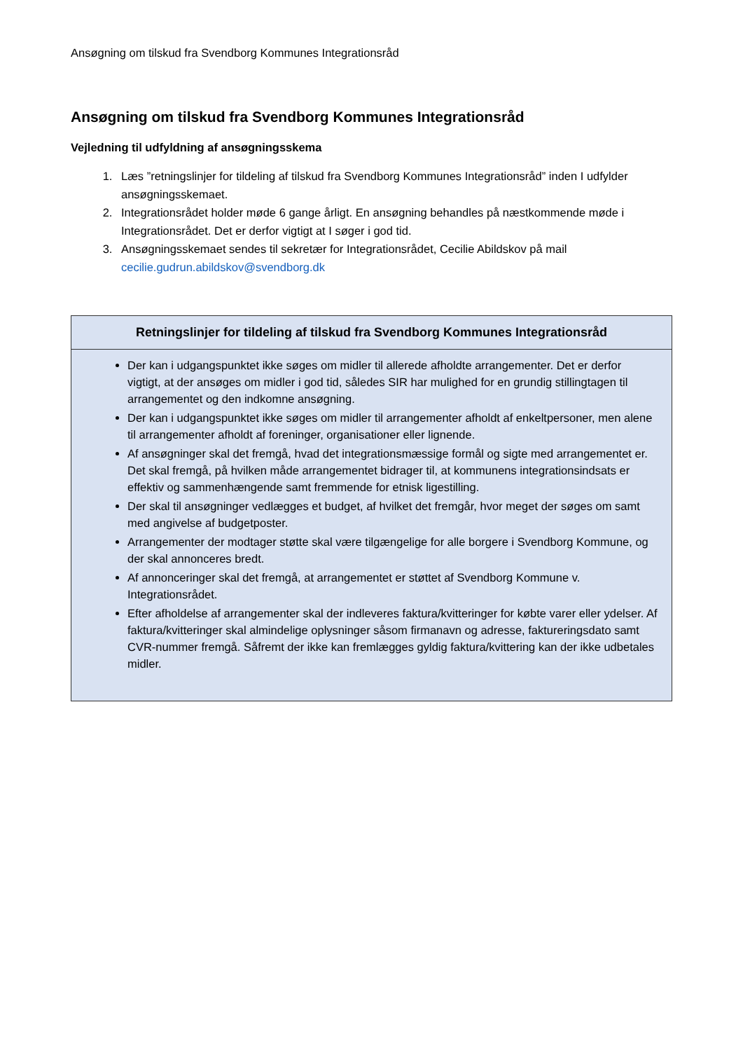Ansøgning om tilskud fra Svendborg Kommunes Integrationsråd
Ansøgning om tilskud fra Svendborg Kommunes Integrationsråd
Vejledning til udfyldning af ansøgningsskema
1. Læs ”retningslinjer for tildeling af tilskud fra Svendborg Kommunes Integrationsråd” inden I udfylder ansøgningsskemaet.
2. Integrationsrådet holder møde 6 gange årligt. En ansøgning behandles på næstkommende møde i Integrationsrådet. Det er derfor vigtigt at I søger i god tid.
3. Ansøgningsskemaet sendes til sekretær for Integrationsrådet, Cecilie Abildskov på mail cecilie.gudrun.abildskov@svendborg.dk
| Retningslinjer for tildeling af tilskud fra Svendborg Kommunes Integrationsråd |
| --- |
| Der kan i udgangspunktet ikke søges om midler til allerede afholdte arrangementer. Det er derfor vigtigt, at der ansøges om midler i god tid, således SIR har mulighed for en grundig stillingtagen til arrangementet og den indkomne ansøgning. Der kan i udgangspunktet ikke søges om midler til arrangementer afholdt af enkeltpersoner, men alene til arrangementer afholdt af foreninger, organisationer eller lignende. Af ansøgninger skal det fremgå, hvad det integrationsmæssige formål og sigte med arrangementet er. Det skal fremgå, på hvilken måde arrangementet bidrager til, at kommunens integrationsindsats er effektiv og sammenhængende samt fremmende for etnisk ligestilling. Der skal til ansøgninger vedlægges et budget, af hvilket det fremgår, hvor meget der søges om samt med angivelse af budgetposter. Arrangementer der modtager støtte skal være tilgængelige for alle borgere i Svendborg Kommune, og der skal annonceres bredt. Af annonceringer skal det fremgå, at arrangementet er støttet af Svendborg Kommune v. Integrationsrådet. Efter afholdelse af arrangementer skal der indleveres faktura/kvitteringer for købte varer eller ydelser. Af faktura/kvitteringer skal almindelige oplysninger såsom firmanavn og adresse, faktureringsdato samt CVR-nummer fremgå. Såfremt der ikke kan fremlægges gyldig faktura/kvittering kan der ikke udbetales midler. |